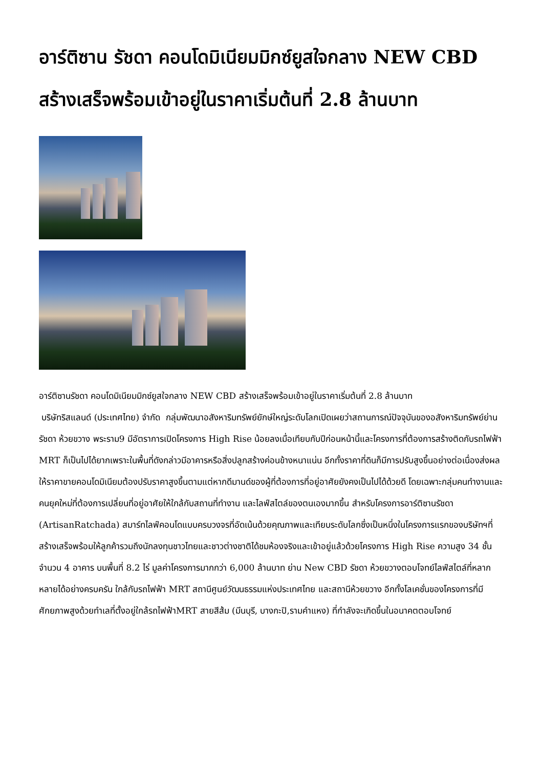อาร์ติซาน รัชดา คอนโดมิเนียมมิกซ์ยูสใจกลาง NEW CBD สร้างเสร็จพร้อมเข้าอยู่ในราคาเริ่มต้นที่ 2.8 ล้านบาท
อาร์ติซานรัชดา คอนโดมิเนียมมิกซ์ยูสใจกลาง NEW CBD สร้างเสร็จพร้อมเข้าอยู่ในราคาเริ่มต้นที่ 2.8 ล้านบาท
บริษัทริสแลนด์ (ประเทศไทย) จำกัด กลุ่มพัฒนาอสังหาริมทรัพย์ยักษ์ใหญ่ระดับโลกเปิดเผยว่าสถานการณ์ปัจจุบันของอสังหาริมทรัพย์ย่าน รัชดา ห้วยขวาง พระราม9 มีอัตราการเปิดโครงการ High Rise น้อยลงเมื่อเทียบกับปีก่อนหน้านี้และโครงการที่ต้องการสร้างติดกับรถไฟฟ้า MRT ก็เป็นไปได้ยากเพราะในพื้นที่ดังกล่าวมีอาคารหรือสิ่งปลูกสร้างค่อนข้างหนาแน่น อีกทั้งราคาที่ดินก็มีการปรับสูงขึ้นอย่างต่อเนื่องส่งผลให้ราคาขายคอนโดมิเนียมต้องปรับราคาสูงขึ้นตามแต่หากดีมานด์ของผู้ที่ต้องการที่อยู่อาศัยยังคงเป็นไปได้ด้วยดี โดยเฉพาะกลุ่มคนทำงานและคนยุคใหม่ที่ต้องการเปลี่ยนที่อยู่อาศัยให้ใกล้กับสถานที่ทำงาน และไลฟ์สไตล์ของตนเองมากขึ้น สำหรับโครงการอาร์ติซานรัชดา (ArtisanRatchada) สมาร์ทไลฟ์คอนโดแบบครบวงจรที่อัดเน้นด้วยคุณภาพและเทียบระดับโลกซึ่งเป็นหนึ่งในโครงการแรกของบริษัทฯที่สร้างเสร็จพร้อมให้ลูกค้ารวมถึงนักลงทุนชาวไทยและชาวต่างชาติได้ชมห้องจริงและเข้าอยู่แล้วด้วยโครงการ High Rise ความสูง 34 ชั้นจำนวน 4 อาคาร บนพื้นที่ 8.2 ไร่ มูลค่าโครงการมากกว่า 6,000 ล้านบาท ย่าน New CBD รัชดา ห้วยขวางตอบโจทย์ไลฟ์สไตล์ที่หลากหลายได้อย่างครบครัน ใกล้กับรถไฟฟ้า MRT สถานีศูนย์วัฒนธรรมแห่งประเทศไทย และสถานีห้วยขวาง อีกทั้งโลเคชั่นของโครงการที่มีศักยภาพสูงด้วยทำเลที่ตั้งอยู่ใกล้รถไฟฟ้าMRT สายสีส้ม (มีนบุรี, บางกะปิ,รามคำแหง) ที่กำลังจะเกิดขึ้นในอนาคตตอบโจทย์